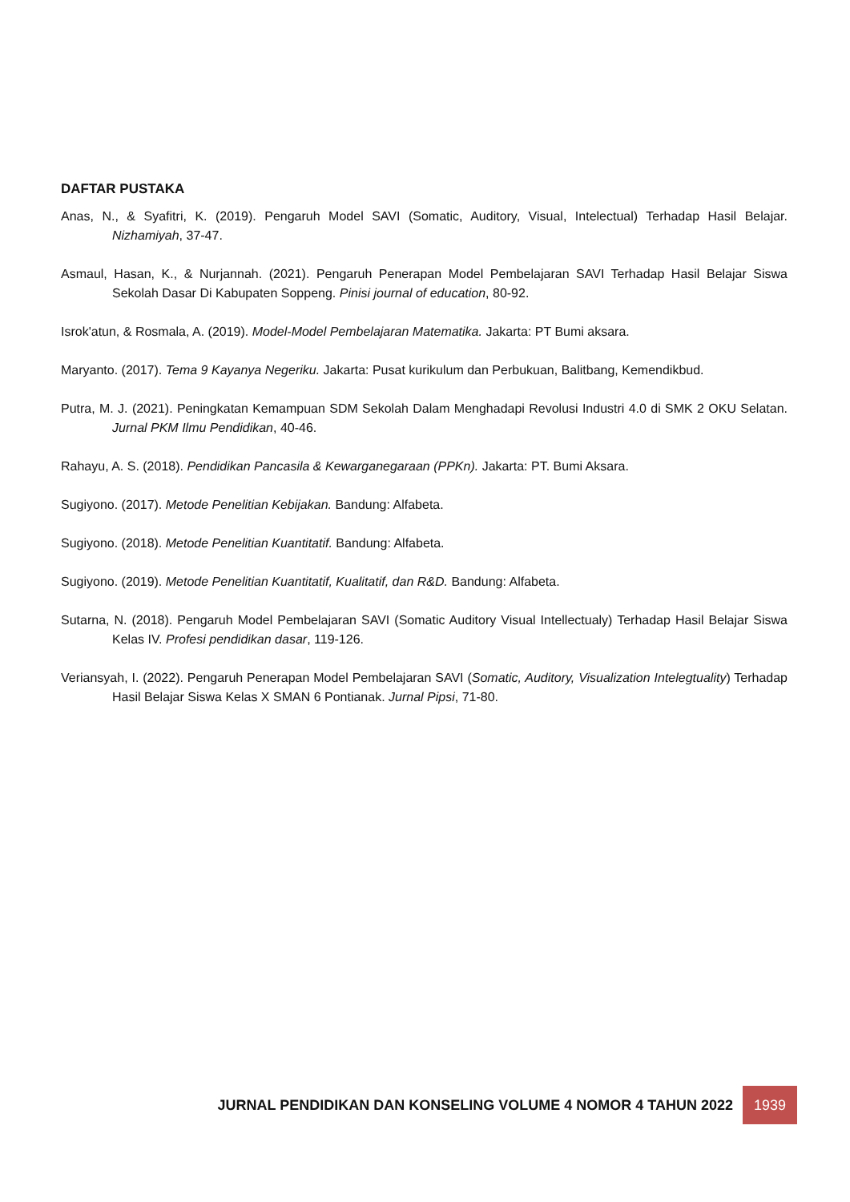DAFTAR PUSTAKA
Anas, N., & Syafitri, K. (2019). Pengaruh Model SAVI (Somatic, Auditory, Visual, Intelectual) Terhadap Hasil Belajar. Nizhamiyah, 37-47.
Asmaul, Hasan, K., & Nurjannah. (2021). Pengaruh Penerapan Model Pembelajaran SAVI Terhadap Hasil Belajar Siswa Sekolah Dasar Di Kabupaten Soppeng. Pinisi journal of education, 80-92.
Isrok'atun, & Rosmala, A. (2019). Model-Model Pembelajaran Matematika. Jakarta: PT Bumi aksara.
Maryanto. (2017). Tema 9 Kayanya Negeriku. Jakarta: Pusat kurikulum dan Perbukuan, Balitbang, Kemendikbud.
Putra, M. J. (2021). Peningkatan Kemampuan SDM Sekolah Dalam Menghadapi Revolusi Industri 4.0 di SMK 2 OKU Selatan. Jurnal PKM Ilmu Pendidikan, 40-46.
Rahayu, A. S. (2018). Pendidikan Pancasila & Kewarganegaraan (PPKn). Jakarta: PT. Bumi Aksara.
Sugiyono. (2017). Metode Penelitian Kebijakan. Bandung: Alfabeta.
Sugiyono. (2018). Metode Penelitian Kuantitatif. Bandung: Alfabeta.
Sugiyono. (2019). Metode Penelitian Kuantitatif, Kualitatif, dan R&D. Bandung: Alfabeta.
Sutarna, N. (2018). Pengaruh Model Pembelajaran SAVI (Somatic Auditory Visual Intellectualy) Terhadap Hasil Belajar Siswa Kelas IV. Profesi pendidikan dasar, 119-126.
Veriansyah, I. (2022). Pengaruh Penerapan Model Pembelajaran SAVI (Somatic, Auditory, Visualization Intelegtuality) Terhadap Hasil Belajar Siswa Kelas X SMAN 6 Pontianak. Jurnal Pipsi, 71-80.
JURNAL PENDIDIKAN DAN KONSELING VOLUME 4 NOMOR 4 TAHUN 2022 1939